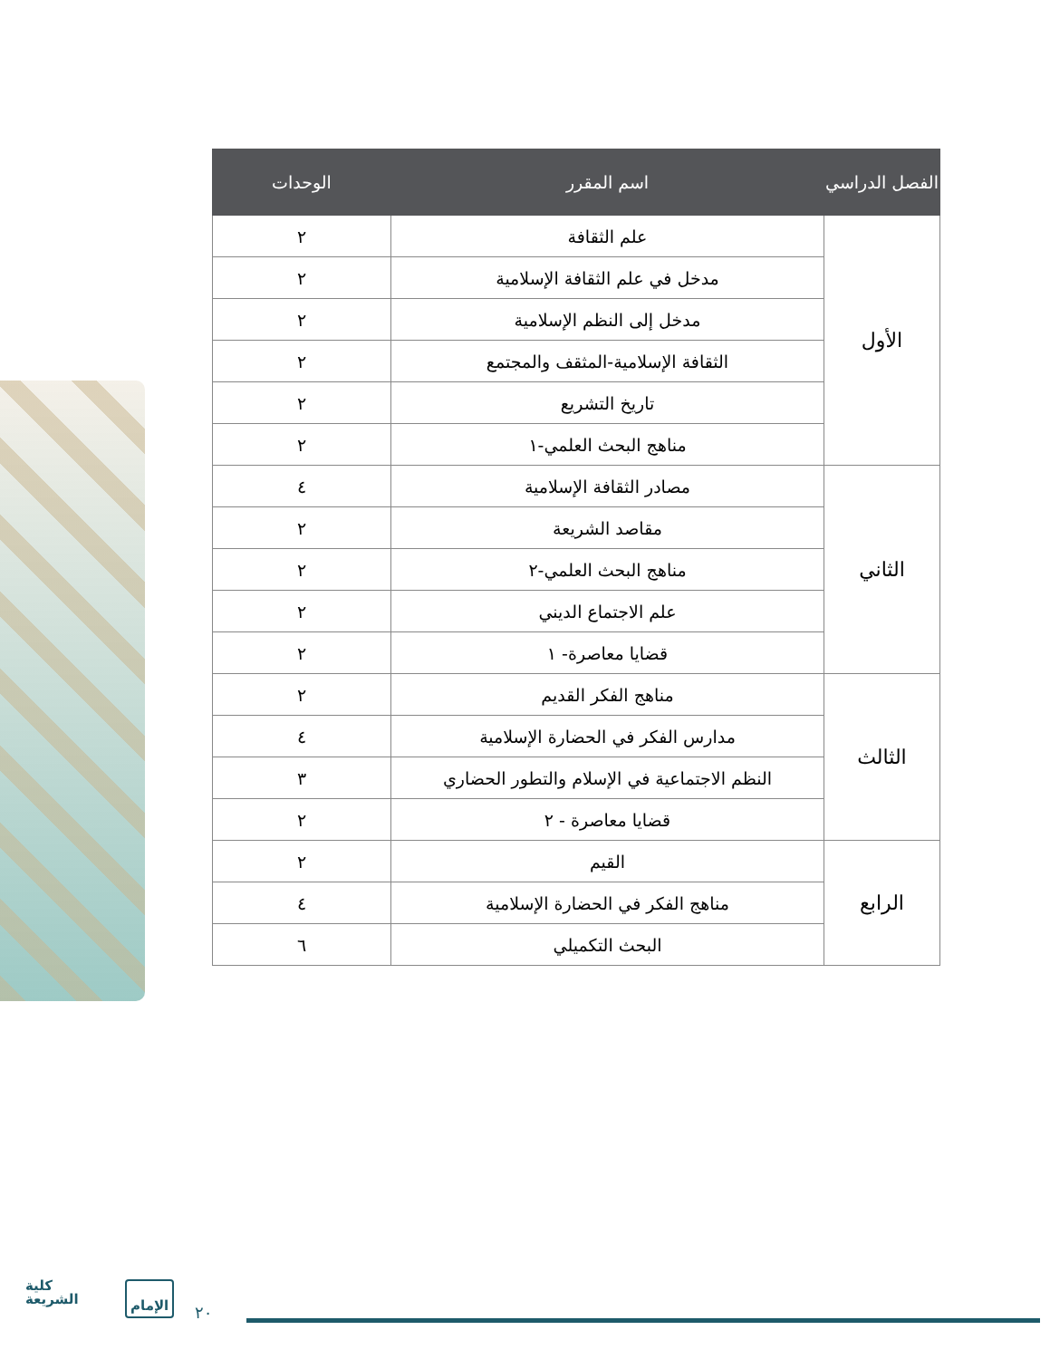| الفصل الدراسي | اسم المقرر | الوحدات |
| --- | --- | --- |
| الأول | علم الثقافة | ٢ |
| | مدخل في علم الثقافة الإسلامية | ٢ |
| | مدخل إلى النظم الإسلامية | ٢ |
| | الثقافة الإسلامية-المثقف والمجتمع | ٢ |
| | تاريخ التشريع | ٢ |
| | مناهج البحث العلمي-١ | ٢ |
| الثاني | مصادر الثقافة الإسلامية | ٤ |
| | مقاصد الشريعة | ٢ |
| | مناهج البحث العلمي-٢ | ٢ |
| | علم الاجتماع الديني | ٢ |
| | قضايا معاصرة- ١ | ٢ |
| الثالث | مناهج الفكر القديم | ٢ |
| | مدارس الفكر في الحضارة الإسلامية | ٤ |
| | النظم الاجتماعية في الإسلام والتطور الحضاري | ٣ |
| | قضايا معاصرة - ٢ | ٢ |
| الرابع | القيم | ٢ |
| | مناهج الفكر في الحضارة الإسلامية | ٤ |
| | البحث التكميلي | ٦ |
كلية
الشريعة
الإمام
٢٠